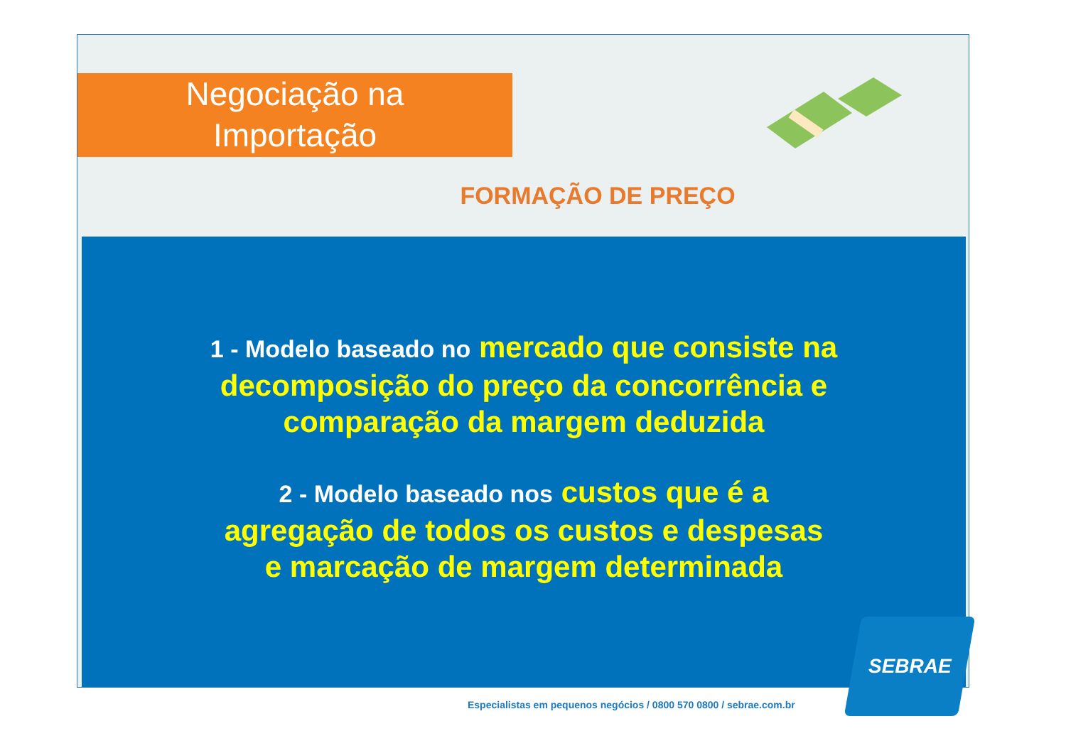Negociação na
Importação
FORMAÇÃO DE PREÇO
1 - Modelo baseado no mercado que consiste na
decomposição do preço da concorrência e
comparação da margem deduzida
2 - Modelo baseado nos custos que é a
agregação de todos os custos e despesas
e marcação de margem determinada
Especialistas em pequenos negócios / 0800 570 0800 / sebrae.com.br
SEBRAE